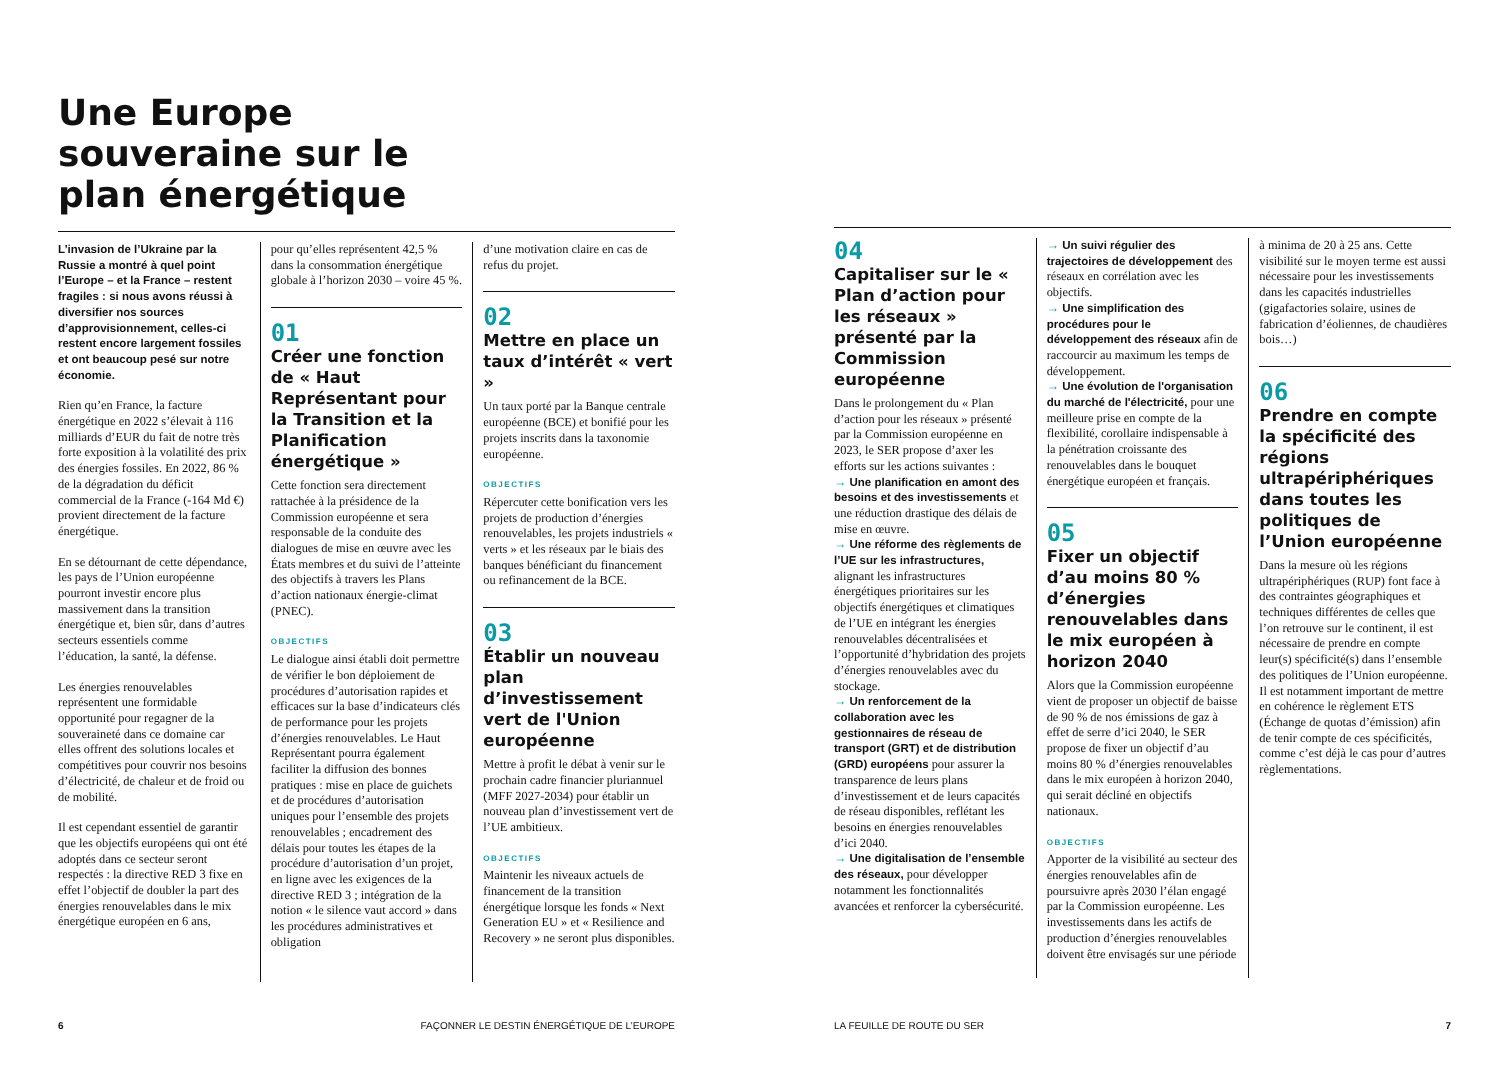Une Europe
souveraine sur le
plan énergétique
L’invasion de l’Ukraine par la Russie a montré à quel point l’Europe – et la France – restent fragiles : si nous avons réussi à diversifier nos sources d’approvisionnement, celles-ci restent encore largement fossiles et ont beaucoup pesé sur notre économie.
Rien qu’en France, la facture énergétique en 2022 s’élevait à 116 milliards d’EUR du fait de notre très forte exposition à la volatilité des prix des énergies fossiles. En 2022, 86 % de la dégradation du déficit commercial de la France (-164 Md €) provient directement de la facture énergétique.
En se détournant de cette dépendance, les pays de l’Union européenne pourront investir encore plus massivement dans la transition énergétique et, bien sûr, dans d’autres secteurs essentiels comme l’éducation, la santé, la défense.
Les énergies renouvelables représentent une formidable opportunité pour regagner de la souveraineté dans ce domaine car elles offrent des solutions locales et compétitives pour couvrir nos besoins d’électricité, de chaleur et de froid ou de mobilité.
Il est cependant essentiel de garantir que les objectifs européens qui ont été adoptés dans ce secteur seront respectés : la directive RED 3 fixe en effet l’objectif de doubler la part des énergies renouvelables dans le mix énergétique européen en 6 ans,
pour qu’elles représentent 42,5 % dans la consommation énergétique globale à l’horizon 2030 – voire 45 %.
01
Créer une fonction de « Haut Représentant pour la Transition et la Planification énergétique »
Cette fonction sera directement rattachée à la présidence de la Commission européenne et sera responsable de la conduite des dialogues de mise en œuvre avec les États membres et du suivi de l’atteinte des objectifs à travers les Plans d’action nationaux énergie-climat (PNEC).
OBJECTIFS
Le dialogue ainsi établi doit permettre de vérifier le bon déploiement de procédures d’autorisation rapides et efficaces sur la base d’indicateurs clés de performance pour les projets d’énergies renouvelables. Le Haut Représentant pourra également faciliter la diffusion des bonnes pratiques : mise en place de guichets et de procédures d’autorisation uniques pour l’ensemble des projets renouvelables ; encadrement des délais pour toutes les étapes de la procédure d’autorisation d’un projet, en ligne avec les exigences de la directive RED 3 ; intégration de la notion « le silence vaut accord » dans les procédures administratives et obligation
d’une motivation claire en cas de refus du projet.
02
Mettre en place un taux d’intérêt « vert »
Un taux porté par la Banque centrale européenne (BCE) et bonifié pour les projets inscrits dans la taxonomie européenne.
OBJECTIFS
Répercuter cette bonification vers les projets de production d’énergies renouvelables, les projets industriels « verts » et les réseaux par le biais des banques bénéficiant du financement ou refinancement de la BCE.
03
Établir un nouveau plan d’investissement vert de l'Union européenne
Mettre à profit le débat à venir sur le prochain cadre financier pluriannuel (MFF 2027-2034) pour établir un nouveau plan d’investissement vert de l’UE ambitieux.
OBJECTIFS
Maintenir les niveaux actuels de financement de la transition énergétique lorsque les fonds « Next Generation EU » et « Resilience and Recovery » ne seront plus disponibles.
6 FAÇONNER LE DESTIN ÉNERGÉTIQUE DE L’EUROPE
04
Capitaliser sur le « Plan d’action pour les réseaux » présenté par la Commission européenne
Dans le prolongement du « Plan d’action pour les réseaux » présenté par la Commission européenne en 2023, le SER propose d’axer les efforts sur les actions suivantes :
→ Une planification en amont des besoins et des investissements et une réduction drastique des délais de mise en œuvre.
→ Une réforme des règlements de l’UE sur les infrastructures, alignant les infrastructures énergétiques prioritaires sur les objectifs énergétiques et climatiques de l’UE en intégrant les énergies renouvelables décentralisées et l’opportunité d’hybridation des projets d’énergies renouvelables avec du stockage.
→ Un renforcement de la collaboration avec les gestionnaires de réseau de transport (GRT) et de distribution (GRD) européens pour assurer la transparence de leurs plans d’investissement et de leurs capacités de réseau disponibles, reflétant les besoins en énergies renouvelables d’ici 2040.
→ Une digitalisation de l’ensemble des réseaux, pour développer notamment les fonctionnalités avancées et renforcer la cybersécurité.
→ Un suivi régulier des trajectoires de développement des réseaux en corrélation avec les objectifs.
→ Une simplification des procédures pour le développement des réseaux afin de raccourcir au maximum les temps de développement.
→ Une évolution de l'organisation du marché de l'électricité, pour une meilleure prise en compte de la flexibilité, corollaire indispensable à la pénétration croissante des renouvelables dans le bouquet énergétique européen et français.
05
Fixer un objectif d’au moins 80 % d’énergies renouvelables dans le mix européen à horizon 2040
Alors que la Commission européenne vient de proposer un objectif de baisse de 90 % de nos émissions de gaz à effet de serre d’ici 2040, le SER propose de fixer un objectif d’au moins 80 % d’énergies renouvelables dans le mix européen à horizon 2040, qui serait décliné en objectifs nationaux.
OBJECTIFS
Apporter de la visibilité au secteur des énergies renouvelables afin de poursuivre après 2030 l’élan engagé par la Commission européenne. Les investissements dans les actifs de production d’énergies renouvelables doivent être envisagés sur une période
à minima de 20 à 25 ans. Cette visibilité sur le moyen terme est aussi nécessaire pour les investissements dans les capacités industrielles (gigafactories solaire, usines de fabrication d’éoliennes, de chaudières bois…)
06
Prendre en compte la spécificité des régions ultrapériphériques dans toutes les politiques de l’Union européenne
Dans la mesure où les régions ultrapériphériques (RUP) font face à des contraintes géographiques et techniques différentes de celles que l’on retrouve sur le continent, il est nécessaire de prendre en compte leur(s) spécificité(s) dans l’ensemble des politiques de l’Union européenne. Il est notamment important de mettre en cohérence le règlement ETS (Échange de quotas d’émission) afin de tenir compte de ces spécificités, comme c’est déjà le cas pour d’autres règlementations.
LA FEUILLE DE ROUTE DU SER 7